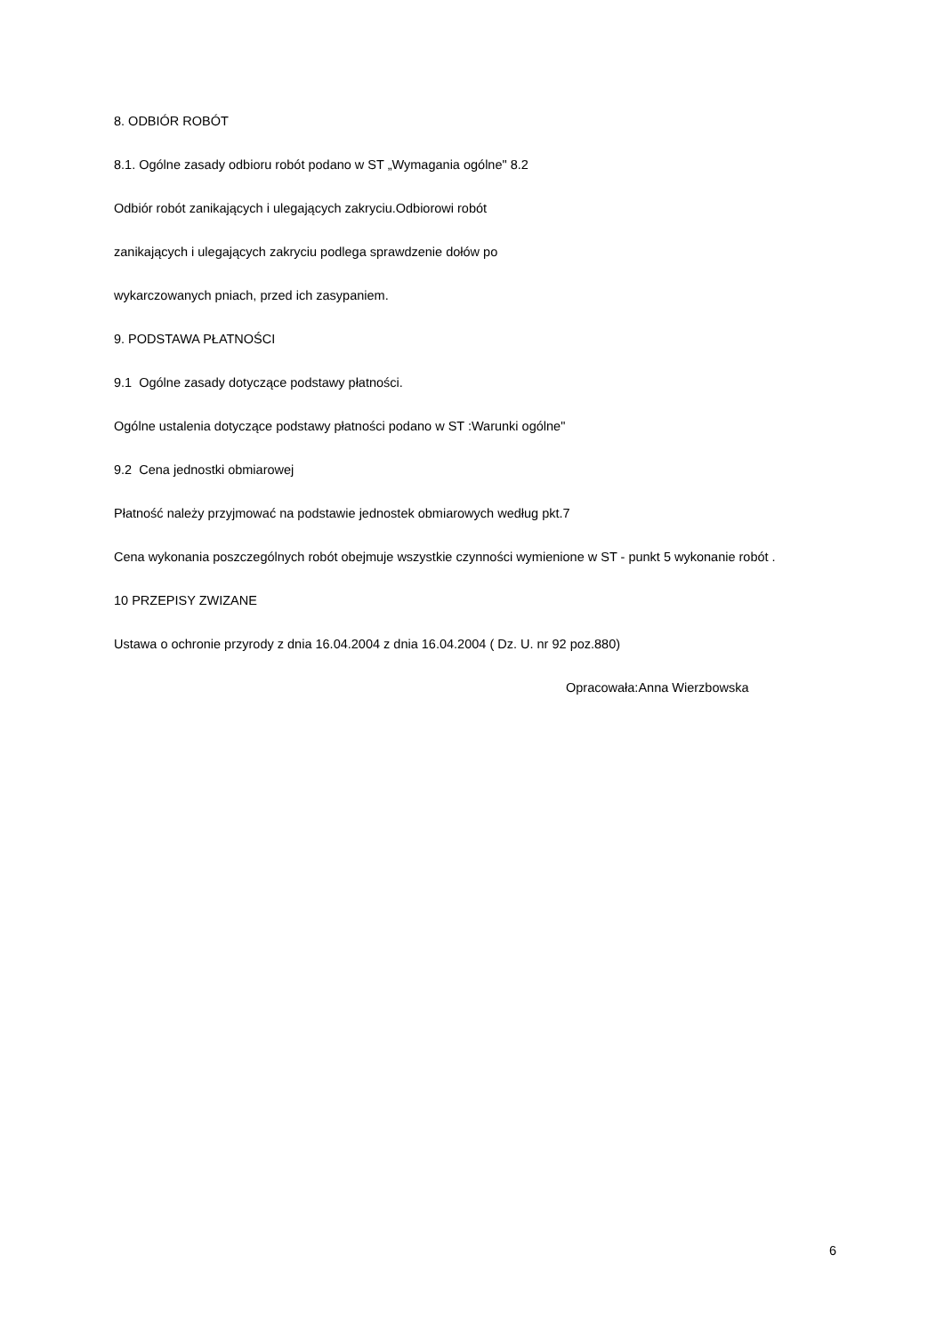8. ODBIÓR ROBÓT
8.1. Ogólne zasady odbioru robót podano w ST „Wymagania ogólne" 8.2
Odbiór robót zanikających i ulegających zakryciu.Odbiorowi robót
zanikających i ulegających zakryciu podlega sprawdzenie dołów po
wykarczowanych pniach, przed ich zasypaniem.
9. PODSTAWA PŁATNOŚCI
9.1 Ogólne zasady dotyczące podstawy płatności.
Ogólne ustalenia dotyczące podstawy płatności podano w ST :Warunki ogólne"
9.2 Cena jednostki obmiarowej
Płatność należy przyjmować na podstawie jednostek obmiarowych według pkt.7
Cena wykonania poszczególnych robót obejmuje wszystkie czynności wymienione w ST - punkt 5 wykonanie robót .
10 PRZEPISY ZWIZANE
Ustawa o ochronie przyrody z dnia 16.04.2004 z dnia 16.04.2004 ( Dz. U. nr 92 poz.880)
Opracowała:Anna Wierzbowska
6